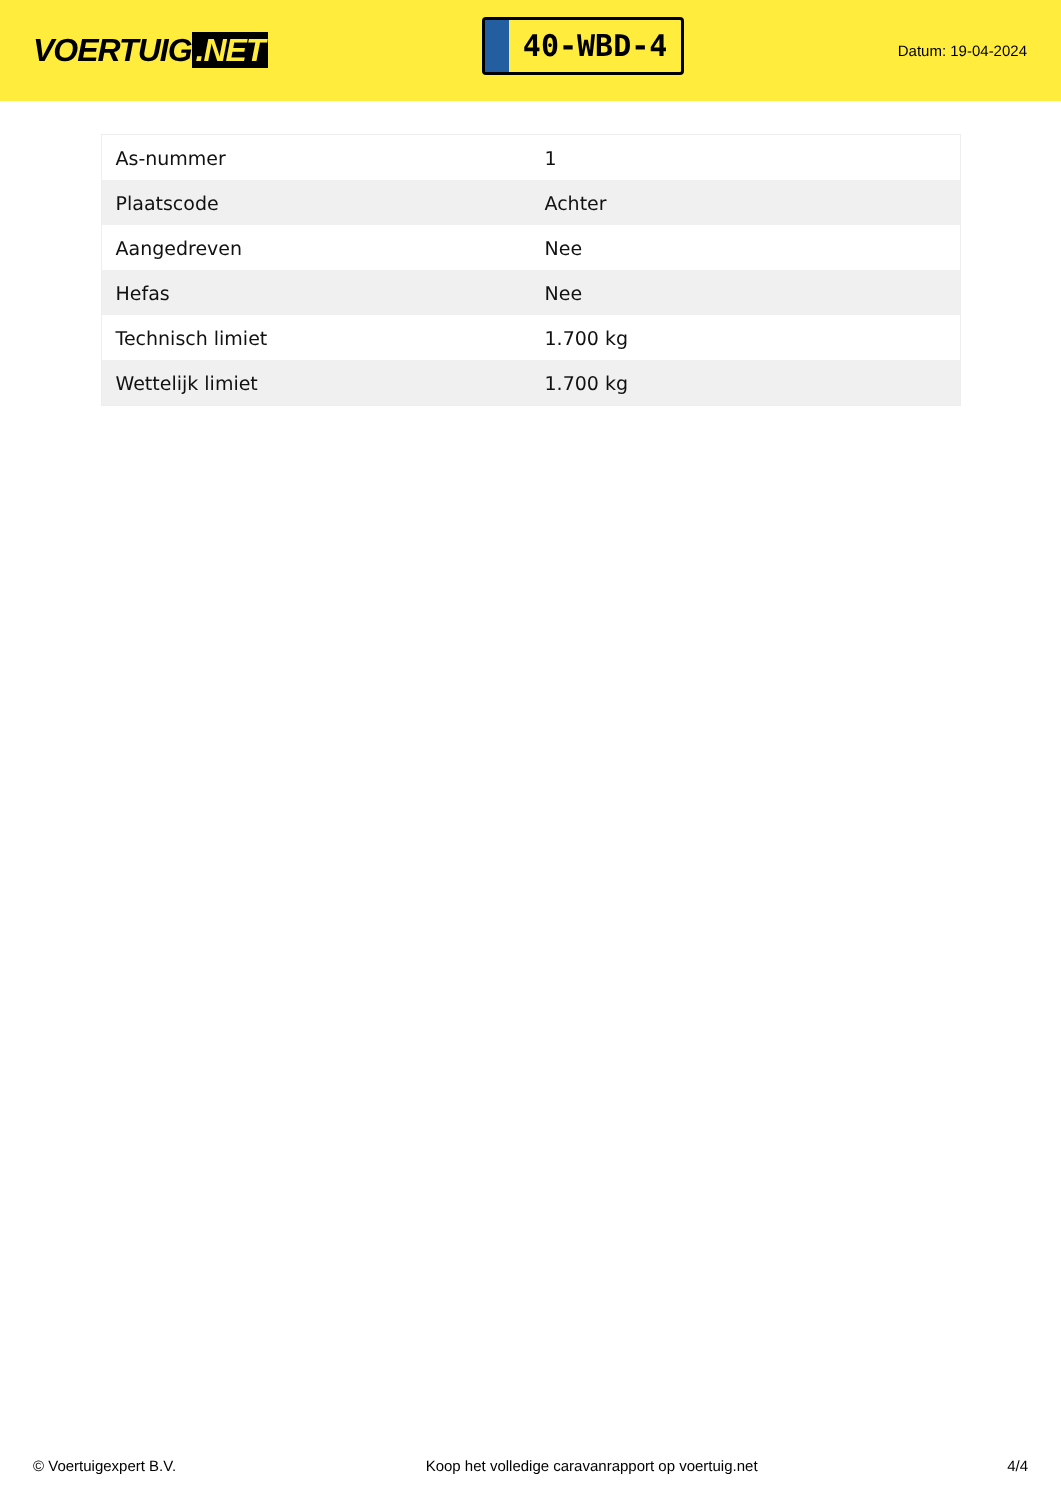VOERTUIG.NET
40-WBD-4
Datum: 19-04-2024
| As-nummer | 1 |
| Plaatscode | Achter |
| Aangedreven | Nee |
| Hefas | Nee |
| Technisch limiet | 1.700 kg |
| Wettelijk limiet | 1.700 kg |
© Voertuigexpert B.V. Koop het volledige caravanrapport op voertuig.net 4/4